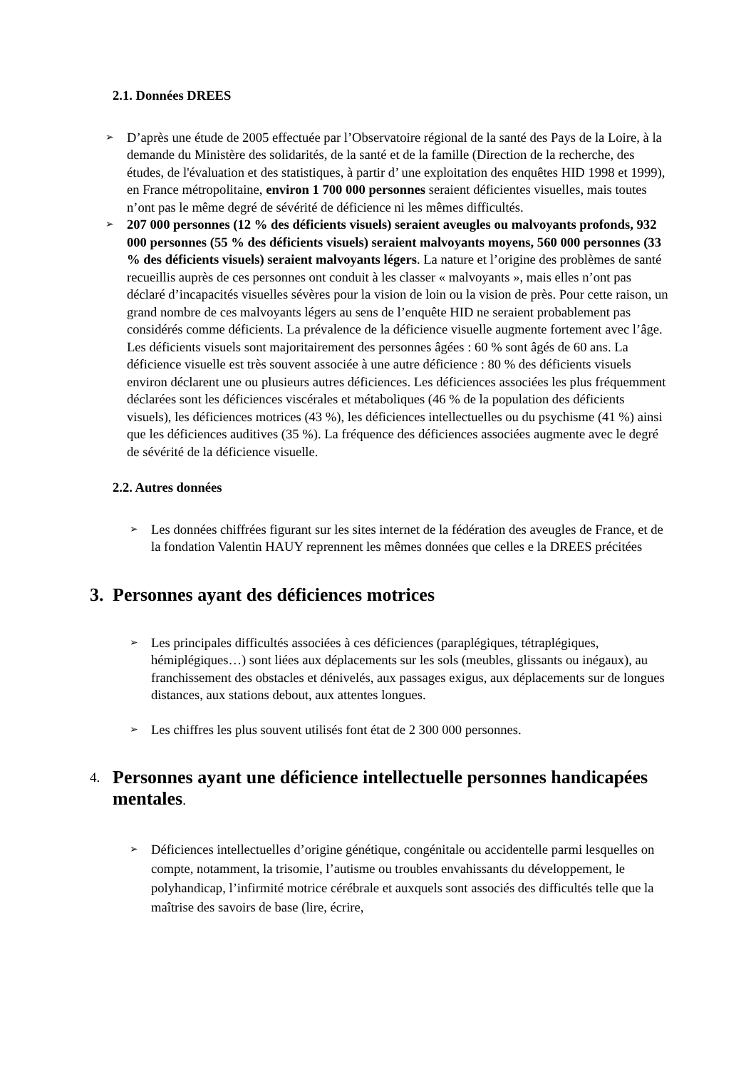2.1. Données DREES
➢
D’après une étude de 2005 effectuée par l’Observatoire régional de la santé des Pays de la Loire, à la demande du Ministère des solidarités, de la santé et de la famille (Direction de la recherche, des études, de l'évaluation et des statistiques, à partir d’ une exploitation des enquêtes HID 1998 et 1999), en France métropolitaine, environ 1 700 000 personnes seraient déficientes visuelles, mais toutes n’ont pas le même degré de sévérité de déficience ni les mêmes difficultés.
➢
207 000 personnes (12 % des déficients visuels) seraient aveugles ou malvoyants profonds, 932 000 personnes (55 % des déficients visuels) seraient malvoyants moyens, 560 000 personnes (33 % des déficients visuels) seraient malvoyants légers. La nature et l’origine des problèmes de santé recueillis auprès de ces personnes ont conduit à les classer « malvoyants », mais elles n’ont pas déclaré d’incapacités visuelles sévères pour la vision de loin ou la vision de près. Pour cette raison, un grand nombre de ces malvoyants légers au sens de l’enquête HID ne seraient probablement pas considérés comme déficients. La prévalence de la déficience visuelle augmente fortement avec l’âge. Les déficients visuels sont majoritairement des personnes âgées : 60 % sont âgés de 60 ans. La déficience visuelle est très souvent associée à une autre déficience : 80 % des déficients visuels environ déclarent une ou plusieurs autres déficiences. Les déficiences associées les plus fréquemment déclarées sont les déficiences viscérales et métaboliques (46 % de la population des déficients visuels), les déficiences motrices (43 %), les déficiences intellectuelles ou du psychisme (41 %) ainsi que les déficiences auditives (35 %). La fréquence des déficiences associées augmente avec le degré de sévérité de la déficience visuelle.
2.2. Autres données
➢
Les données chiffrées figurant sur les sites internet de la fédération des aveugles de France, et de la fondation Valentin HAUY reprennent les mêmes données que celles e la DREES précitées
3. Personnes ayant des déficiences motrices
➢
Les principales difficultés associées à ces déficiences (paraplégiques, tétraplégiques, hémiplégiques…) sont liées aux déplacements sur les sols (meubles, glissants ou inégaux), au franchissement des obstacles et dénivelés, aux passages exigus, aux déplacements sur de longues distances, aux stations debout, aux attentes longues.
➢
Les chiffres les plus souvent utilisés font état de 2 300 000 personnes.
4. Personnes ayant une déficience intellectuelle personnes handicapées mentales.
➢
Déficiences intellectuelles d’origine génétique, congénitale ou accidentelle parmi lesquelles on compte, notamment, la trisomie, l’autisme ou troubles envahissants du développement, le polyhandicap, l’infirmité motrice cérébrale et auxquels sont associés des difficultés telle que la maîtrise des savoirs de base (lire, écrire,